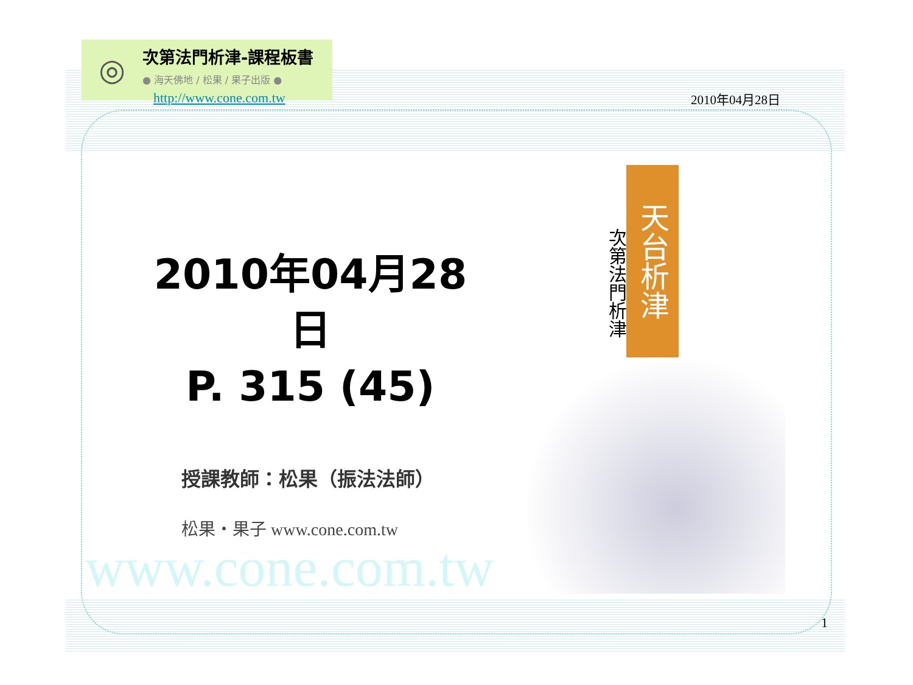◎
次第法門析津-課程板書
● 海天佛地 / 松果 / 果子出版 ●
http://www.cone.com.tw
2010年04月28日
天台析津
次第法門析津
2010年04月28日
P. 315 (45)
授課教師：松果（振法法師）
松果・果子 www.cone.com.tw
www.cone.com.tw
1